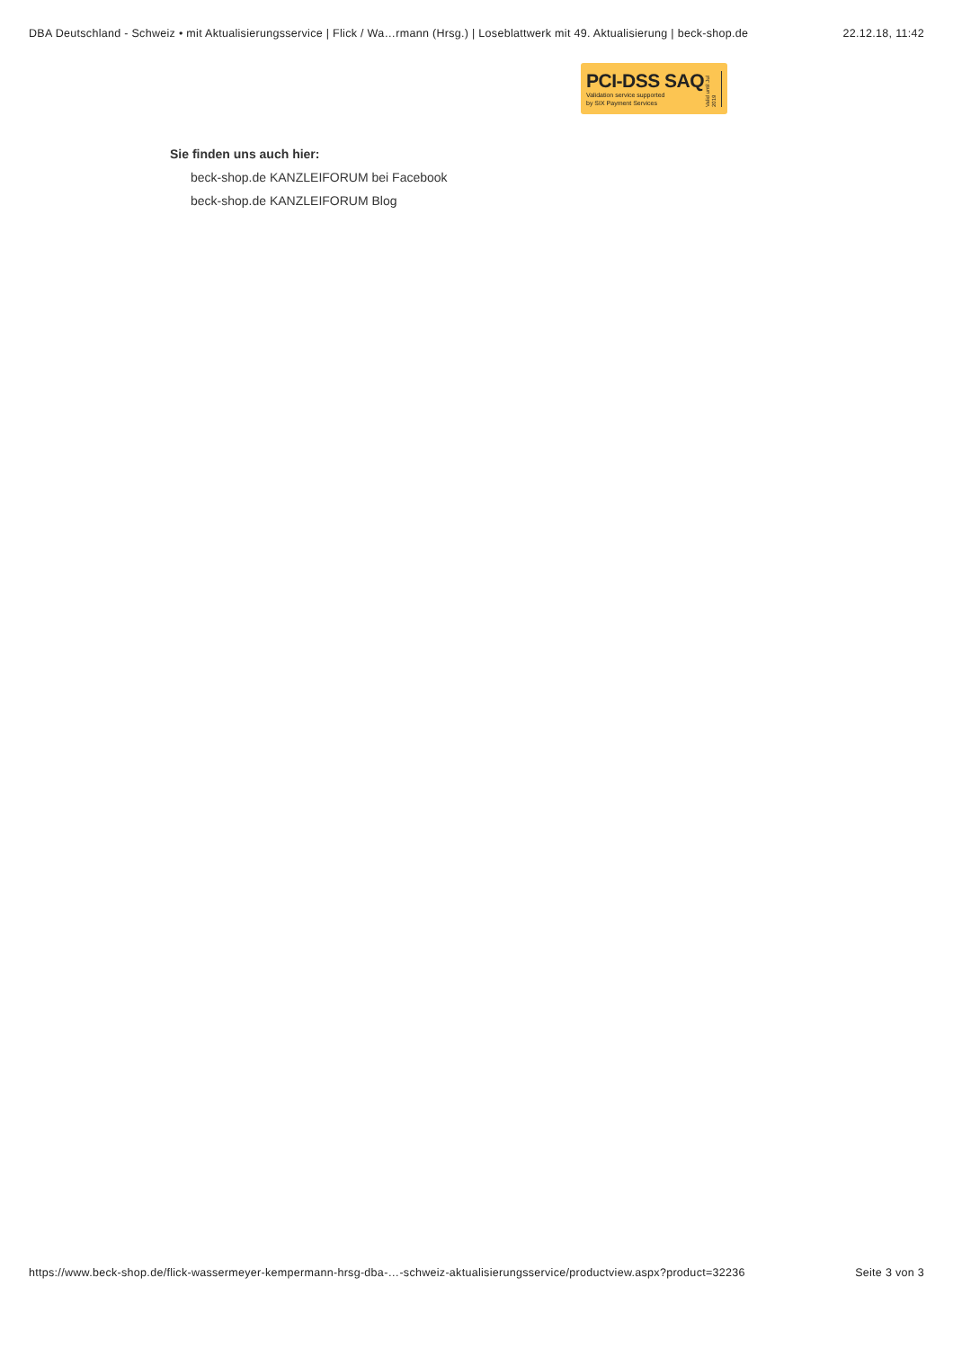DBA Deutschland - Schweiz • mit Aktualisierungsservice | Flick / Wa…rmann (Hrsg.) | Loseblattwerk mit 49. Aktualisierung | beck-shop.de 22.12.18, 11:42
PCI-DSS SAQ
Validation service supported
by SIX Payment Services
Valid until Jul 2019
Sie finden uns auch hier:
beck-shop.de KANZLEIFORUM bei Facebook
beck-shop.de KANZLEIFORUM Blog
https://www.beck-shop.de/flick-wassermeyer-kempermann-hrsg-dba-…-schweiz-aktualisierungsservice/productview.aspx?product=32236 Seite 3 von 3